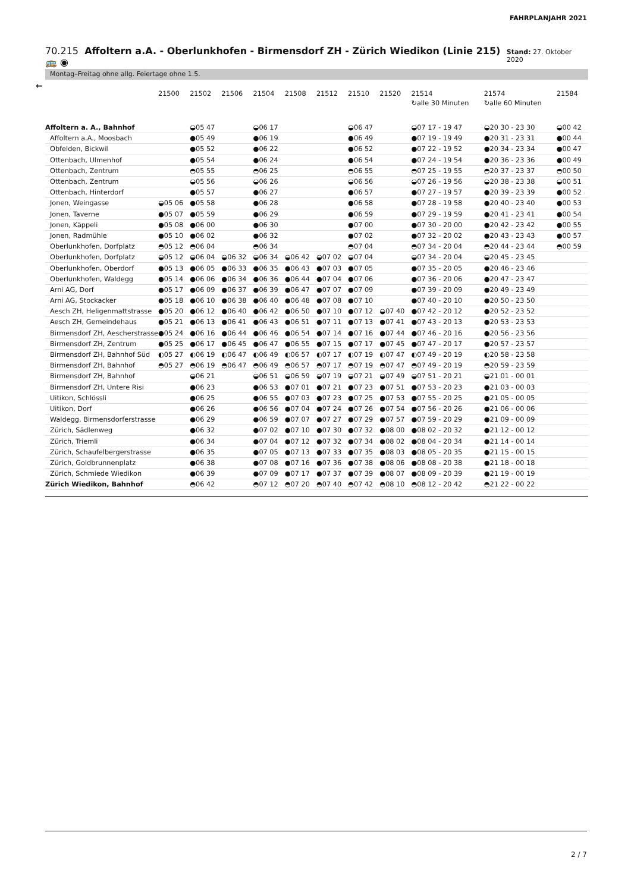FAHRPLANJAHR 2021
70.215 Affoltern a.A. - Oberlunkhofen - Birmensdorf ZH - Zürich Wiedikon (Linie 215) 🚌 ◉
Stand: 27. Oktober 2020
Montag–Freitag ohne allg. Feiertage ohne 1.5.
←
| | 21500 | 21502 | 21506 | 21504 | 21508 | 21512 | 21510 | 21520 | 21514 ↻alle 30 Minuten | 21574 ↻alle 60 Minuten | 21584 |
| --- | --- | --- | --- | --- | --- | --- | --- | --- | --- | --- | --- |
| Affoltern a. A., Bahnhof | | ◒05 47 | | ◒06 17 | | | ◒06 47 | | ◒07 17 - 19 47 | ◒20 30 - 23 30 | ◒00 42 |
| Affoltern a.A., Moosbach | | ●05 49 | | ●06 19 | | | ●06 49 | | ●07 19 - 19 49 | ●20 31 - 23 31 | ●00 44 |
| Obfelden, Bickwil | | ●05 52 | | ●06 22 | | | ●06 52 | | ●07 22 - 19 52 | ●20 34 - 23 34 | ●00 47 |
| Ottenbach, Ulmenhof | | ●05 54 | | ●06 24 | | | ●06 54 | | ●07 24 - 19 54 | ●20 36 - 23 36 | ●00 49 |
| Ottenbach, Zentrum | | ◓05 55 | | ◓06 25 | | | ◓06 55 | | ◓07 25 - 19 55 | ◓20 37 - 23 37 | ◓00 50 |
| Ottenbach, Zentrum | | ◒05 56 | | ◒06 26 | | | ◒06 56 | | ◒07 26 - 19 56 | ◒20 38 - 23 38 | ◒00 51 |
| Ottenbach, Hinterdorf | | ●05 57 | | ●06 27 | | | ●06 57 | | ●07 27 - 19 57 | ●20 39 - 23 39 | ●00 52 |
| Jonen, Weingasse | ◒05 06 | ●05 58 | | ●06 28 | | | ●06 58 | | ●07 28 - 19 58 | ●20 40 - 23 40 | ●00 53 |
| Jonen, Taverne | ●05 07 | ●05 59 | | ●06 29 | | | ●06 59 | | ●07 29 - 19 59 | ●20 41 - 23 41 | ●00 54 |
| Jonen, Käppeli | ●05 08 | ●06 00 | | ●06 30 | | | ●07 00 | | ●07 30 - 20 00 | ●20 42 - 23 42 | ●00 55 |
| Jonen, Radmühle | ●05 10 | ●06 02 | | ●06 32 | | | ●07 02 | | ●07 32 - 20 02 | ●20 43 - 23 43 | ●00 57 |
| Oberlunkhofen, Dorfplatz | ◓05 12 | ◓06 04 | | ◓06 34 | | | ◓07 04 | | ◓07 34 - 20 04 | ◓20 44 - 23 44 | ◓00 59 |
| Oberlunkhofen, Dorfplatz | ◒05 12 | ◒06 04 | ◒06 32 | ◒06 34 | ◒06 42 | ◒07 02 | ◒07 04 | | ◒07 34 - 20 04 | ◒20 45 - 23 45 | |
| Oberlunkhofen, Oberdorf | ●05 13 | ●06 05 | ●06 33 | ●06 35 | ●06 43 | ●07 03 | ●07 05 | | ●07 35 - 20 05 | ●20 46 - 23 46 | |
| Oberlunkhofen, Waldegg | ●05 14 | ●06 06 | ●06 34 | ●06 36 | ●06 44 | ●07 04 | ●07 06 | | ●07 36 - 20 06 | ●20 47 - 23 47 | |
| Arni AG, Dorf | ●05 17 | ●06 09 | ●06 37 | ●06 39 | ●06 47 | ●07 07 | ●07 09 | | ●07 39 - 20 09 | ●20 49 - 23 49 | |
| Arni AG, Stockacker | ●05 18 | ●06 10 | ●06 38 | ●06 40 | ●06 48 | ●07 08 | ●07 10 | | ●07 40 - 20 10 | ●20 50 - 23 50 | |
| Aesch ZH, Heligenmattstrasse | ●05 20 | ●06 12 | ●06 40 | ●06 42 | ●06 50 | ●07 10 | ●07 12 | ◒07 40 | ●07 42 - 20 12 | ●20 52 - 23 52 | |
| Aesch ZH, Gemeindehaus | ●05 21 | ●06 13 | ●06 41 | ●06 43 | ●06 51 | ●07 11 | ●07 13 | ●07 41 | ●07 43 - 20 13 | ●20 53 - 23 53 | |
| Birmensdorf ZH, Aescherstrasse | ●05 24 | ●06 16 | ●06 44 | ●06 46 | ●06 54 | ●07 14 | ●07 16 | ●07 44 | ●07 46 - 20 16 | ●20 56 - 23 56 | |
| Birmensdorf ZH, Zentrum | ●05 25 | ●06 17 | ●06 45 | ●06 47 | ●06 55 | ●07 15 | ●07 17 | ●07 45 | ●07 47 - 20 17 | ●20 57 - 23 57 | |
| Birmensdorf ZH, Bahnhof Süd | ◐05 27 | ◐06 19 | ◐06 47 | ◐06 49 | ◐06 57 | ◐07 17 | ◐07 19 | ◐07 47 | ◐07 49 - 20 19 | ◐20 58 - 23 58 | |
| Birmensdorf ZH, Bahnhof | ◓05 27 | ◓06 19 | ◓06 47 | ◓06 49 | ◓06 57 | ◓07 17 | ◓07 19 | ◓07 47 | ◓07 49 - 20 19 | ◓20 59 - 23 59 | |
| Birmensdorf ZH, Bahnhof | | ◒06 21 | | ◒06 51 | ◒06 59 | ◒07 19 | ◒07 21 | ◒07 49 | ◒07 51 - 20 21 | ◒21 01 - 00 01 | |
| Birmensdorf ZH, Untere Risi | | ●06 23 | | ●06 53 | ●07 01 | ●07 21 | ●07 23 | ●07 51 | ●07 53 - 20 23 | ●21 03 - 00 03 | |
| Uitikon, Schlössli | | ●06 25 | | ●06 55 | ●07 03 | ●07 23 | ●07 25 | ●07 53 | ●07 55 - 20 25 | ●21 05 - 00 05 | |
| Uitikon, Dorf | | ●06 26 | | ●06 56 | ●07 04 | ●07 24 | ●07 26 | ●07 54 | ●07 56 - 20 26 | ●21 06 - 00 06 | |
| Waldegg, Birmensdorferstrasse | | ●06 29 | | ●06 59 | ●07 07 | ●07 27 | ●07 29 | ●07 57 | ●07 59 - 20 29 | ●21 09 - 00 09 | |
| Zürich, Sädlenweg | | ●06 32 | | ●07 02 | ●07 10 | ●07 30 | ●07 32 | ●08 00 | ●08 02 - 20 32 | ●21 12 - 00 12 | |
| Zürich, Triemli | | ●06 34 | | ●07 04 | ●07 12 | ●07 32 | ●07 34 | ●08 02 | ●08 04 - 20 34 | ●21 14 - 00 14 | |
| Zürich, Schaufelbergerstrasse | | ●06 35 | | ●07 05 | ●07 13 | ●07 33 | ●07 35 | ●08 03 | ●08 05 - 20 35 | ●21 15 - 00 15 | |
| Zürich, Goldbrunnenplatz | | ●06 38 | | ●07 08 | ●07 16 | ●07 36 | ●07 38 | ●08 06 | ●08 08 - 20 38 | ●21 18 - 00 18 | |
| Zürich, Schmiede Wiedikon | | ●06 39 | | ●07 09 | ●07 17 | ●07 37 | ●07 39 | ●08 07 | ●08 09 - 20 39 | ●21 19 - 00 19 | |
| Zürich Wiedikon, Bahnhof | | ◓06 42 | | ◓07 12 | ◓07 20 | ◓07 40 | ◓07 42 | ◓08 10 | ◓08 12 - 20 42 | ◓21 22 - 00 22 | |
2 / 7